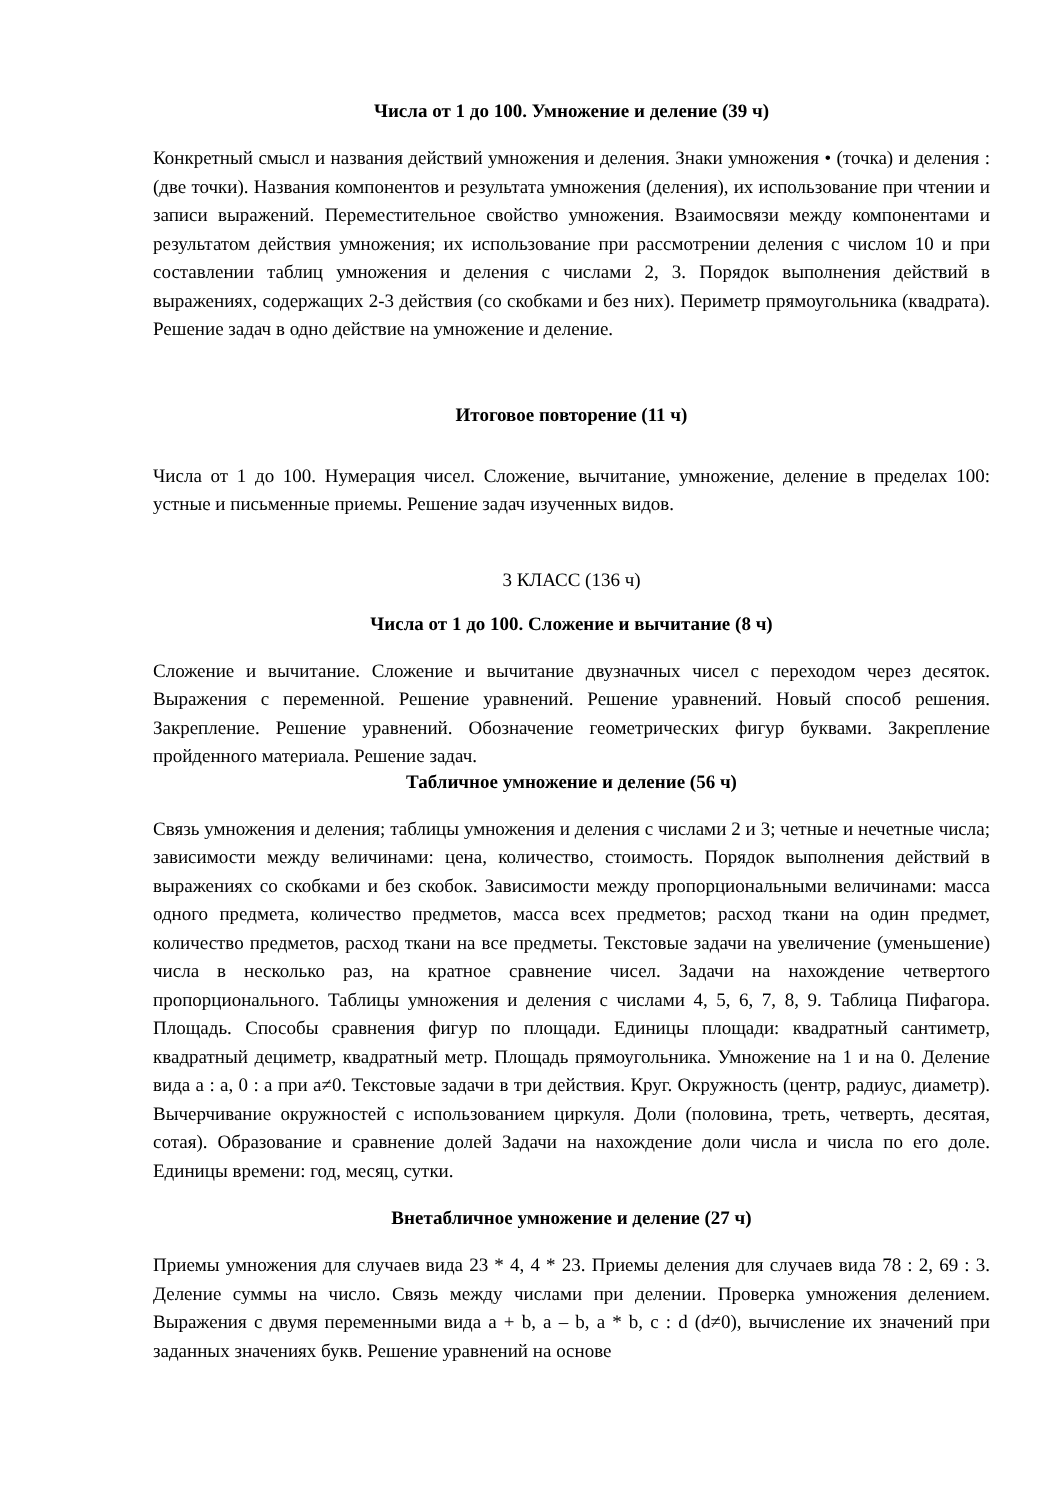Числа от 1 до 100. Умножение и деление (39 ч)
Конкретный смысл и названия действий умножения и деления. Знаки умножения • (точка) и деления : (две точки). Названия компонентов и результата умножения (деления), их использование при чтении и записи выражений. Переместительное свойство умножения. Взаимосвязи между компонентами и результатом действия умножения; их использование при рассмотрении деления с числом 10 и при составлении таблиц умножения и деления с числами 2, 3. Порядок выполнения действий в выражениях, содержащих 2-3 действия (со скобками и без них). Периметр прямоугольника (квадрата). Решение задач в одно действие на умножение и деление.
Итоговое повторение (11 ч)
Числа от 1 до 100. Нумерация чисел. Сложение, вычитание, умножение, деление в пределах 100: устные и письменные приемы. Решение задач изученных видов.
3 КЛАСС (136 ч)
Числа от 1 до 100. Сложение и вычитание (8 ч)
Сложение и вычитание. Сложение и вычитание двузначных чисел с переходом через десяток. Выражения с переменной. Решение уравнений. Решение уравнений. Новый способ решения. Закрепление. Решение уравнений. Обозначение геометрических фигур буквами. Закрепление пройденного материала. Решение задач.
Табличное умножение и деление (56 ч)
Связь умножения и деления; таблицы умножения и деления с числами 2 и 3; четные и нечетные числа; зависимости между величинами: цена, количество, стоимость. Порядок выполнения действий в выражениях со скобками и без скобок. Зависимости между пропорциональными величинами: масса одного предмета, количество предметов, масса всех предметов; расход ткани на один предмет, количество предметов, расход ткани на все предметы. Текстовые задачи на увеличение (уменьшение) числа в несколько раз, на кратное сравнение чисел. Задачи на нахождение четвертого пропорционального. Таблицы умножения и деления с числами 4, 5, 6, 7, 8, 9. Таблица Пифагора. Площадь. Способы сравнения фигур по площади. Единицы площади: квадратный сантиметр, квадратный дециметр, квадратный метр. Площадь прямоугольника. Умножение на 1 и на 0. Деление вида а : а, 0 : а при а≠0. Текстовые задачи в три действия. Круг. Окружность (центр, радиус, диаметр). Вычерчивание окружностей с использованием циркуля. Доли (половина, треть, четверть, десятая, сотая). Образование и сравнение долей Задачи на нахождение доли числа и числа по его доле. Единицы времени: год, месяц, сутки.
Внетабличное умножение и деление (27 ч)
Приемы умножения для случаев вида 23 * 4, 4 * 23. Приемы деления для случаев вида 78 : 2, 69 : 3. Деление суммы на число. Связь между числами при делении. Проверка умножения делением. Выражения с двумя переменными вида а + b, а – b, а * b, с : d (d≠0), вычисление их значений при заданных значениях букв. Решение уравнений на основе